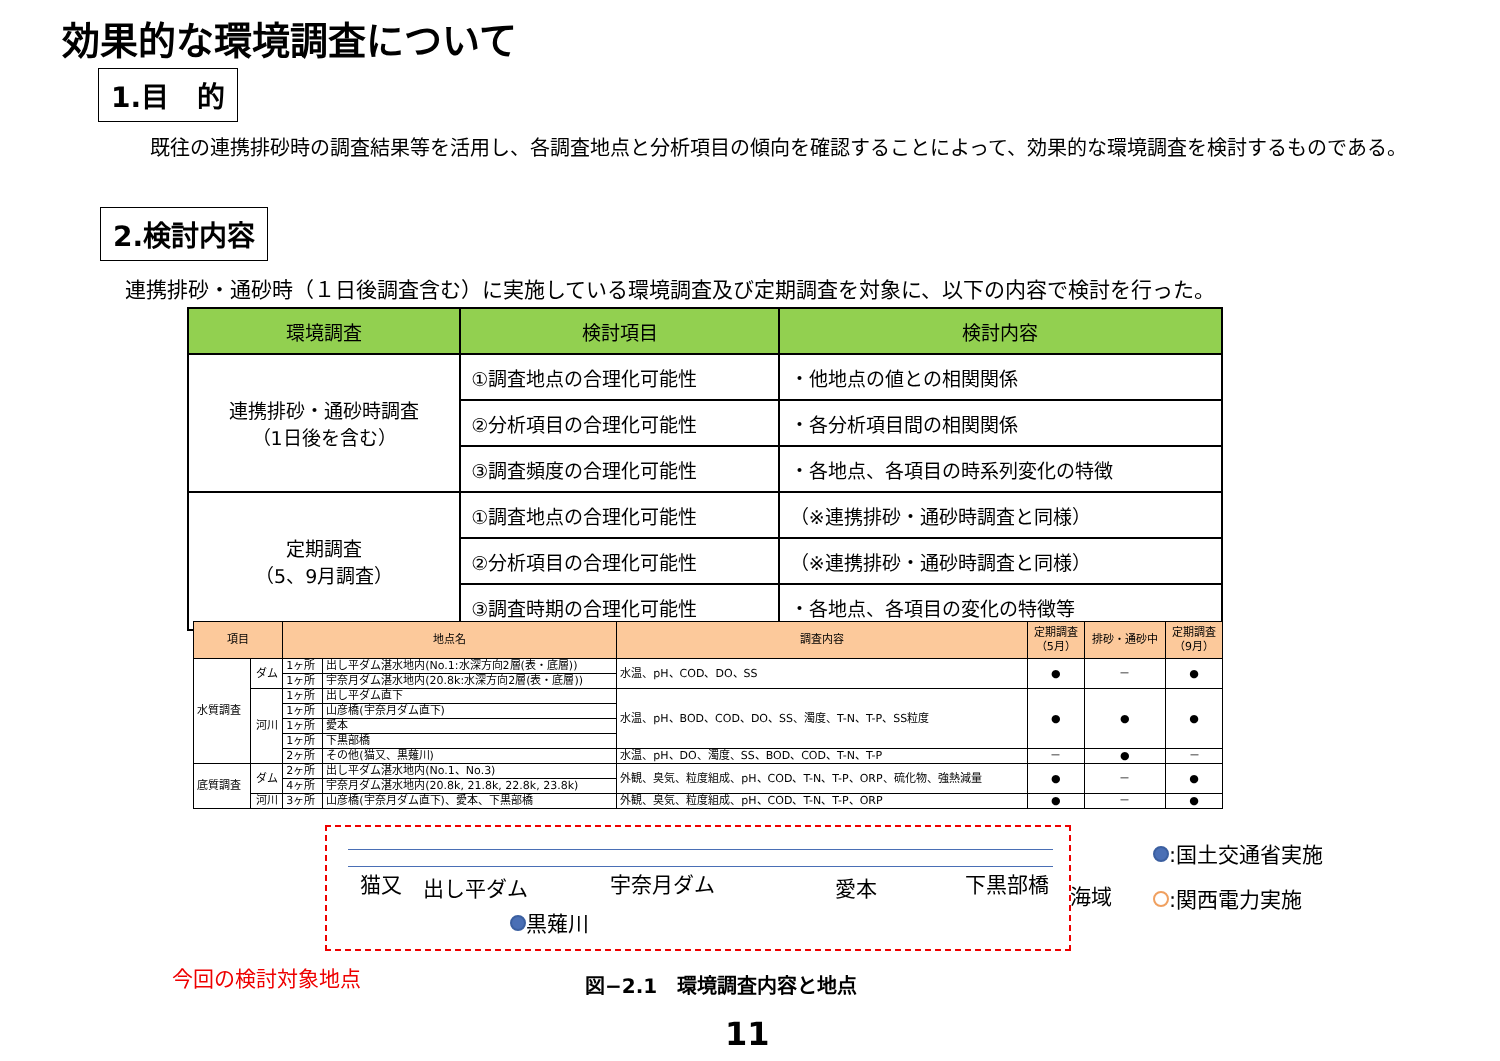効果的な環境調査について
1.目　的
　既往の連携排砂時の調査結果等を活用し、各調査地点と分析項目の傾向を確認することによって、効果的な環境調査を検討するものである。
2.検討内容
連携排砂・通砂時（１日後調査含む）に実施している環境調査及び定期調査を対象に、以下の内容で検討を行った。
| 環境調査 | 検討項目 | 検討内容 |
| --- | --- | --- |
| 連携排砂・通砂時調査 （1日後を含む） | ①調査地点の合理化可能性 | ・他地点の値との相関関係 |
| | ②分析項目の合理化可能性 | ・各分析項目間の相関関係 |
| | ③調査頻度の合理化可能性 | ・各地点、各項目の時系列変化の特徴 |
| 定期調査 （5、9月調査） | ①調査地点の合理化可能性 | （※連携排砂・通砂時調査と同様） |
| | ②分析項目の合理化可能性 | （※連携排砂・通砂時調査と同様） |
| | ③調査時期の合理化可能性 | ・各地点、各項目の変化の特徴等 |
| 項目 | | 地点名 | | 調査内容 | 定期調査 （5月） | 排砂・通砂中 | 定期調査 （9月） |
| --- | --- | --- | --- | --- | --- | --- | --- |
| 水質調査 | ダム | 1ヶ所 | 出し平ダム湛水地内(No.1:水深方向2層(表・底層)) | 水温、pH、COD、DO、SS | ● | － | ● |
| | | 1ヶ所 | 宇奈月ダム湛水地内(20.8k:水深方向2層(表・底層)) | | | | |
| | 河川 | 1ヶ所 | 出し平ダム直下 | 水温、pH、BOD、COD、DO、SS、濁度、T-N、T-P、SS粒度 | ● | ● | ● |
| | | 1ヶ所 | 山彦橋(宇奈月ダム直下) | | | | |
| | | 1ヶ所 | 愛本 | | | | |
| | | 1ヶ所 | 下黒部橋 | | | | |
| | | 2ヶ所 | その他(猫又、黒薙川) | 水温、pH、DO、濁度、SS、BOD、COD、T-N、T-P | － | ● | － |
| 底質調査 | ダム | 2ヶ所 | 出し平ダム湛水地内(No.1、No.3) | 外観、臭気、粒度組成、pH、COD、T-N、T-P、ORP、硫化物、強熱減量 | ● | － | ● |
| | | 4ヶ所 | 宇奈月ダム湛水地内(20.8k, 21.8k, 22.8k, 23.8k) | | | | |
| | 河川 | 3ヶ所 | 山彦橋(宇奈月ダム直下)、愛本、下黒部橋 | 外観、臭気、粒度組成、pH、COD、T-N、T-P、ORP | ● | － | ● |
猫又 出し平ダム 宇奈月ダム 愛本 下黒部橋 海域
黒薙川
:国土交通省実施
:関西電力実施
今回の検討対象地点 図−2.1　環境調査内容と地点
11